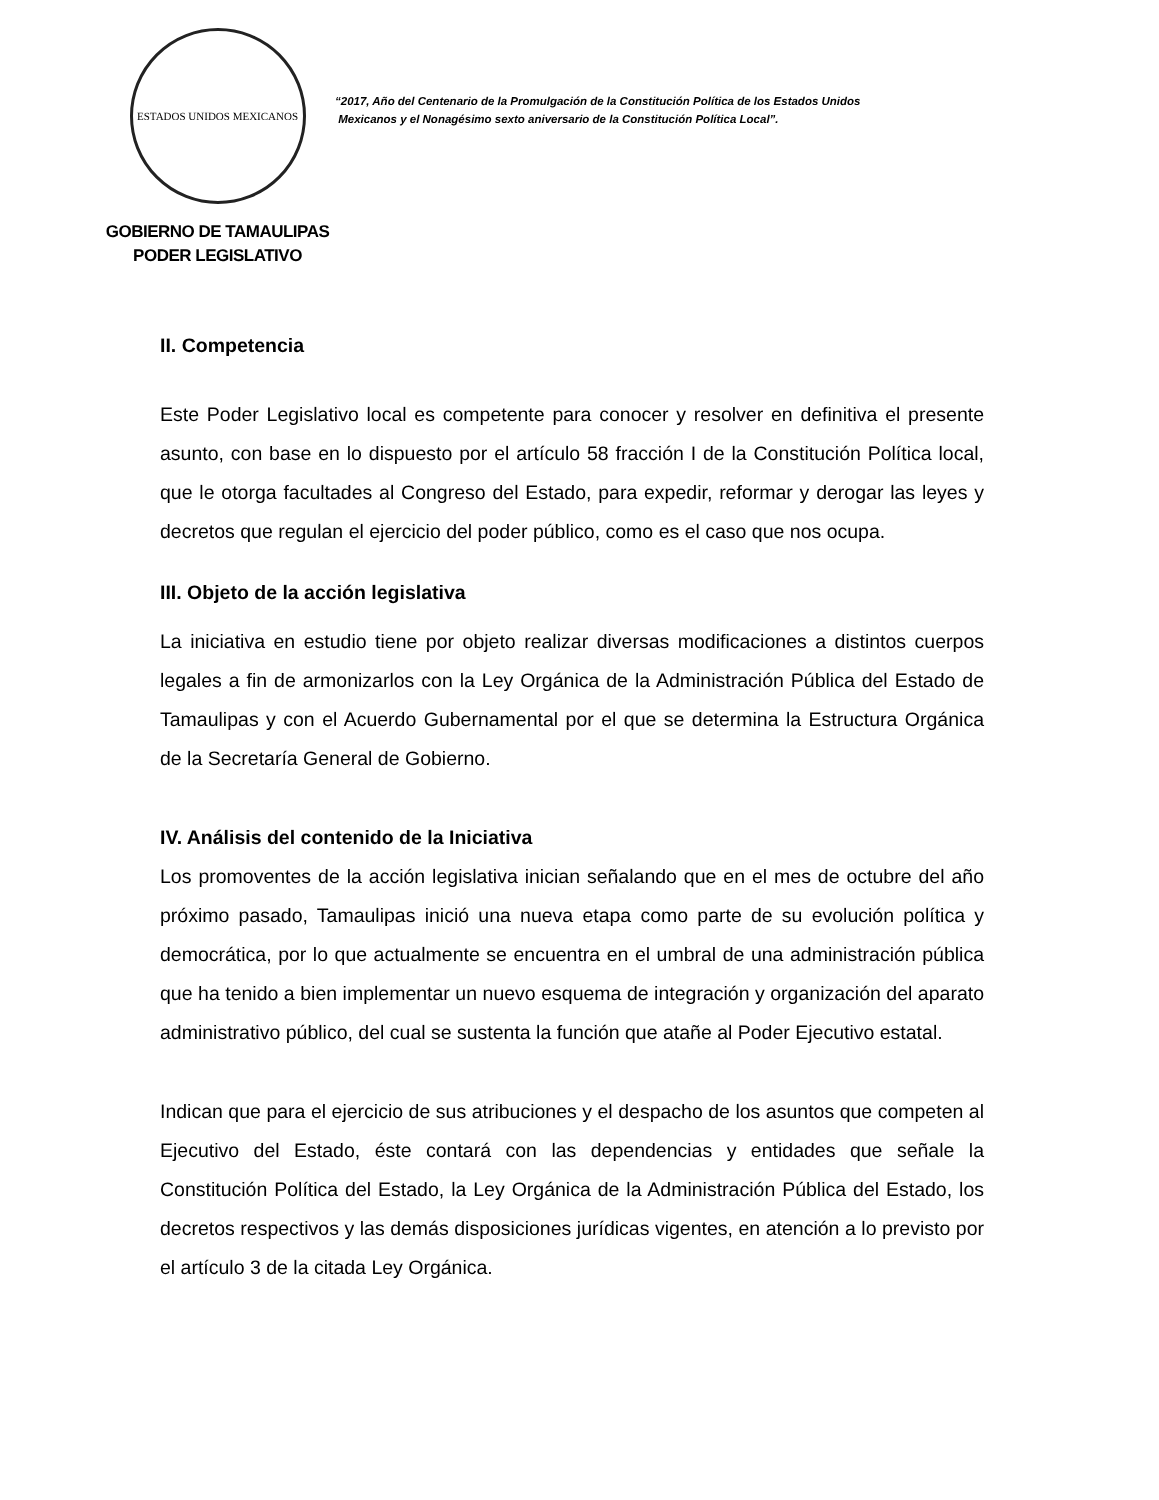ESTADOS UNIDOS MEXICANOS
GOBIERNO DE TAMAULIPAS
PODER LEGISLATIVO
“2017, Año del Centenario de la Promulgación de la Constitución Política de los Estados Unidos
Mexicanos y el Nonagésimo sexto aniversario de la Constitución Política Local”.
II. Competencia
Este Poder Legislativo local es competente para conocer y resolver en definitiva el presente asunto, con base en lo dispuesto por el artículo 58 fracción I de la Constitución Política local, que le otorga facultades al Congreso del Estado, para expedir, reformar y derogar las leyes y decretos que regulan el ejercicio del poder público, como es el caso que nos ocupa.
III. Objeto de la acción legislativa
La iniciativa en estudio tiene por objeto realizar diversas modificaciones a distintos cuerpos legales a fin de armonizarlos con la Ley Orgánica de la Administración Pública del Estado de Tamaulipas y con el Acuerdo Gubernamental por el que se determina la Estructura Orgánica de la Secretaría General de Gobierno.
IV. Análisis del contenido de la Iniciativa
Los promoventes de la acción legislativa inician señalando que en el mes de octubre del año próximo pasado, Tamaulipas inició una nueva etapa como parte de su evolución política y democrática, por lo que actualmente se encuentra en el umbral de una administración pública que ha tenido a bien implementar un nuevo esquema de integración y organización del aparato administrativo público, del cual se sustenta la función que atañe al Poder Ejecutivo estatal.
Indican que para el ejercicio de sus atribuciones y el despacho de los asuntos que competen al Ejecutivo del Estado, éste contará con las dependencias y entidades que señale la Constitución Política del Estado, la Ley Orgánica de la Administración Pública del Estado, los decretos respectivos y las demás disposiciones jurídicas vigentes, en atención a lo previsto por el artículo 3 de la citada Ley Orgánica.